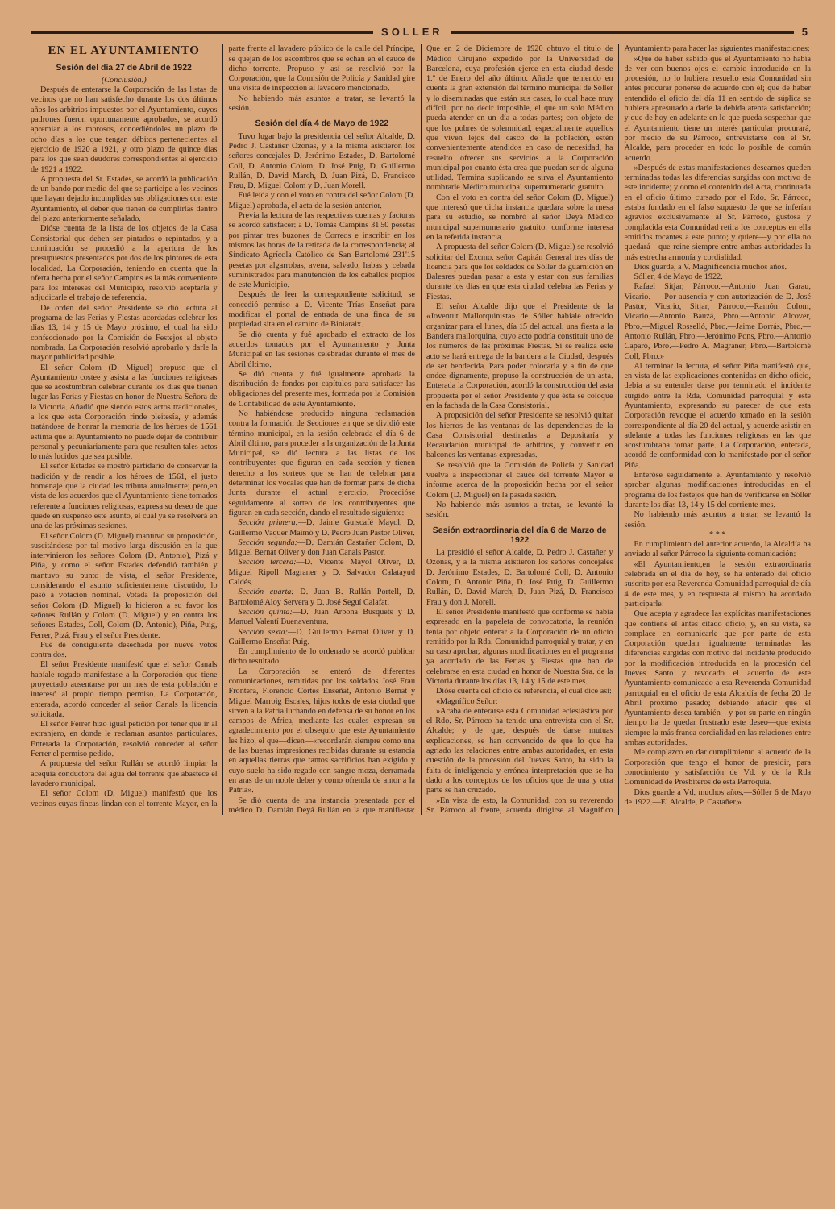SOLLER 5
EN EL AYUNTAMIENTO
Sesión del día 27 de Abril de 1922
(Conclusión.)
Después de enterarse la Corporación de las listas de vecinos que no han satisfecho durante los dos últimos años los arbitrios impuestos por el Ayuntamiento, cuyos padrones fueron oportunamente aprobados, se acordó apremiar a los morosos, concediéndoles un plazo de ocho días a los que tengan débitos pertenecientes al ejercicio de 1920 a 1921, y otro plazo de quince días para los que sean deudores correspondientes al ejercicio de 1921 a 1922.
A propuesta del Sr. Estades, se acordó la publicación de un bando por medio del que se participe a los vecinos que hayan dejado incumplidas sus obligaciones con este Ayuntamiento, el deber que tienen de cumplirlas dentro del plazo anteriormente señalado.
Dióse cuenta de la lista de los objetos de la Casa Consistorial que deben ser pintados o repintados, y a continuación se procedió a la apertura de los presupuestos presentados por dos de los pintores de esta localidad. La Corporación, teniendo en cuenta que la oferta hecha por el señor Campins es la más conveniente para los intereses del Municipio, resolvió aceptarla y adjudicarle el trabajo de referencia.
De orden del señor Presidente se dió lectura al programa de las Ferias y Fiestas acordadas celebrar los días 13, 14 y 15 de Mayo próximo, el cual ha sido confeccionado por la Comisión de Festejos al objeto nombrada. La Corporación resolvió aprobarlo y darle la mayor publicidad posible.
El señor Colom (D. Miguel) propuso que el Ayuntamiento costee y asista a las funciones religiosas que se acostumbran celebrar durante los días que tienen lugar las Ferias y Fiestas en honor de Nuestra Señora de la Victoria. Añadió que siendo estos actos tradicionales, a los que esta Corporación rinde pleitesía, y además tratándose de honrar la memoria de los héroes de 1561 estima que el Ayuntamiento no puede dejar de contribuir personal y pecuniariamente para que resulten tales actos lo más lucidos que sea posible.
El señor Estades se mostró partidario de conservar la tradición y de rendir a los héroes de 1561, el justo homenaje que la ciudad les tributa anualmente; pero,en vista de los acuerdos que el Ayuntamiento tiene tomados referente a funciones religiosas, expresa su deseo de que quede en suspenso este asunto, el cual ya se resolverá en una de las próximas sesiones.
El señor Colom (D. Miguel) mantuvo su proposición, suscitándose por tal motivo larga discusión en la que intervinieron los señores Colom (D. Antonio), Pizá y Piña, y como el señor Estades defendió también y mantuvo su punto de vista, el señor Presidente, considerando el asunto suficientemente discutido, lo pasó a votación nominal. Votada la proposición del señor Colom (D. Miguel) lo hicieron a su favor los señores Rullán y Colom (D. Miguel) y en contra los señores Estades, Coll, Colom (D. Antonio), Piña, Puig, Ferrer, Pizá, Frau y el señor Presidente.
Fué de consiguiente desechada por nueve votos contra dos.
El señor Presidente manifestó que el señor Canals habíale rogado manifestase a la Corporación que tiene proyectado ausentarse por un mes de esta población e interesó al propio tiempo permiso. La Corporación, enterada, acordó conceder al señor Canals la licencia solicitada.
El señor Ferrer hizo igual petición por tener que ir al extranjero, en donde le reclaman asuntos particulares. Enterada la Corporación, resolvió conceder al señor Ferrer el permiso pedido.
A propuesta del señor Rullán se acordó limpiar la acequia conductora del agua del torrente que abastece el lavadero municipal.
El señor Colom (D. Miguel) manifestó que los vecinos cuyas fincas lindan con el torrente Mayor, en la parte frente al lavadero público de la calle del Príncipe, se quejan de los escombros que se echan en el cauce de dicho torrente. Propuso y así se resolvió por la Corporación, que la Comisión de Policía y Sanidad gire una visita de inspección al lavadero mencionado.
No habiendo más asuntos a tratar, se levantó la sesión.
Sesión del día 4 de Mayo de 1922
Tuvo lugar bajo la presidencia del señor Alcalde, D. Pedro J. Castañer Ozonas, y a la misma asistieron los señores concejales D. Jerónimo Estades, D. Bartolomé Coll, D. Antonio Colom, D. José Puig, D. Guillermo Rullán, D. David March, D. Juan Pizá, D. Francisco Frau, D. Miguel Colom y D. Juan Morell.
Fué leída y con el voto en contra del señor Colom (D. Miguel) aprobada, el acta de la sesión anterior.
Previa la lectura de las respectivas cuentas y facturas se acordó satisfacer: a D. Tomás Campins 31'50 pesetas por pintar tres buzones de Correos e inscribir en los mismos las horas de la retirada de la correspondencia; al Sindicato Agrícola Católico de San Bartolomé 231'15 pesetas por algarrobas, avena, salvado, habas y cebada suministrados para manutención de los caballos propios de este Municipio.
Después de leer la correspondiente solicitud, se concedió permiso a D. Vicente Trías Enseñat para modificar el portal de entrada de una finca de su propiedad sita en el camino de Biniaraix.
Se dió cuenta y fué aprobado el extracto de los acuerdos tomados por el Ayuntamiento y Junta Municipal en las sesiones celebradas durante el mes de Abril último.
Se dió cuenta y fué igualmente aprobada la distribución de fondos por capítulos para satisfacer las obligaciones del presente mes, formada por la Comisión de Contabilidad de este Ayuntamiento.
No habiéndose producido ninguna reclamación contra la formación de Secciones en que se dividió este término municipal, en la sesión celebrada el día 6 de Abril último, para proceder a la organización de la Junta Municipal, se dió lectura a las listas de los contribuyentes que figuran en cada sección y tienen derecho a los sorteos que se han de celebrar para determinar los vocales que han de formar parte de dicha Junta durante el actual ejercicio. Procedióse seguidamente al sorteo de los contribuyentes que figuran en cada sección, dando el resultado siguiente:
Sección primera:—D. Jaime Guiscafé Mayol, D. Guillermo Vaquer Maimó y D. Pedro Juan Pastor Oliver.
Sección segunda:—D. Damián Castañer Colom, D. Miguel Bernat Oliver y don Juan Canals Pastor.
Sección tercera:—D. Vicente Mayol Oliver, D. Miguel Ripoll Magraner y D. Salvador Calatayud Caldés.
Sección cuarta: D. Juan B. Rullán Portell, D. Bartolomé Aloy Servera y D. José Seguí Calafat.
Sección quinta:—D. Juan Arbona Busquets y D. Manuel Valentí Buenaventura.
Sección sexta:—D. Guillermo Bernat Oliver y D. Guillermo Enseñat Puig.
En cumplimiento de lo ordenado se acordó publicar dicho resultado.
La Corporación se enteró de diferentes comunicaciones, remitidas por los soldados José Frau Frontera, Florencio Cortés Enseñat, Antonio Bernat y Miguel Marroig Escales, hijos todos de esta ciudad que sirven a la Patria luchando en defensa de su honor en los campos de Africa, mediante las cuales expresan su agradecimiento por el obsequio que este Ayuntamiento les hizo, el que—dicen—«recordarán siempre como una de las buenas impresiones recibidas durante su estancia en aquellas tierras que tantos sacrificios han exigido y cuyo suelo ha sido regado con sangre moza, derramada en aras de un noble deber y como ofrenda de amor a la Patria».
Se dió cuenta de una instancia presentada por el médico D. Damián Deyá Rullán en la que manifiesta: Que en 2 de Diciembre de 1920 obtuvo el título de Médico Cirujano expedido por la Universidad de Barcelona, cuya profesión ejerce en esta ciudad desde 1.º de Enero del año último. Añade que teniendo en cuenta la gran extensión del término municipal de Sóller y lo diseminadas que están sus casas, lo cual hace muy difícil, por no decir imposible, el que un solo Médico pueda atender en un día a todas partes; con objeto de que los pobres de solemnidad, especialmente aquellos que viven lejos del casco de la población, estén convenientemente atendidos en caso de necesidad, ha resuelto ofrecer sus servicios a la Corporación municipal por cuanto ésta crea que puedan ser de alguna utilidad. Termina suplicando se sirva el Ayuntamiento nombrarle Médico municipal supernumerario gratuito.
Con el voto en contra del señor Colom (D. Miguel) que interesó que dicha instancia quedara sobre la mesa para su estudio, se nombró al señor Deyá Médico municipal supernumerario gratuito, conforme interesa en la referida instancia.
A propuesta del señor Colom (D. Miguel) se resolvió solicitar del Excmo. señor Capitán General tres días de licencia para que los soldados de Sóller de guarnición en Baleares puedan pasar a esta y estar con sus familias durante los días en que esta ciudad celebra las Ferias y Fiestas.
El señor Alcalde dijo que el Presidente de la «Joventut Mallorquinista» de Sóller habíale ofrecido organizar para el lunes, día 15 del actual, una fiesta a la Bandera mallorquina, cuyo acto podría constituir uno de los números de las próximas Fiestas. Si se realiza este acto se hará entrega de la bandera a la Ciudad, después de ser bendecida. Para poder colocarla y a fin de que ondee dignamente, propuso la construcción de un asta. Enterada la Corporación, acordó la construcción del asta propuesta por el señor Presidente y que ésta se coloque en la fachada de la Casa Consistorial.
A proposición del señor Presidente se resolvió quitar los hierros de las ventanas de las dependencias de la Casa Consistorial destinadas a Depositaría y Recaudación municipal de arbitrios, y convertir en balcones las ventanas expresadas.
Se resolvió que la Comisión de Policía y Sanidad vuelva a inspeccionar el cauce del torrente Mayor e informe acerca de la proposición hecha por el señor Colom (D. Miguel) en la pasada sesión.
No habiendo más asuntos a tratar, se levantó la sesión.
Sesión extraordinaria del día 6 de Marzo de 1922
La presidió el señor Alcalde, D. Pedro J. Castañer y Ozonas, y a la misma asistieron los señores concejales D. Jerónimo Estades, D. Bartolomé Coll, D. Antonio Colom, D. Antonio Piña, D. José Puig, D. Guillermo Rullán, D. David March, D. Juan Pizá, D. Francisco Frau y don J. Morell.
El señor Presidente manifestó que conforme se había expresado en la papeleta de convocatoria, la reunión tenía por objeto enterar a la Corporación de un oficio remitido por la Rda. Comunidad parroquial y tratar, y en su caso aprobar, algunas modificaciones en el programa ya acordado de las Ferias y Fiestas que han de celebrarse en esta ciudad en honor de Nuestra Sra. de la Victoria durante los días 13, 14 y 15 de este mes.
Dióse cuenta del oficio de referencia, el cual dice así:
«Magnífico Señor:
»Acaba de enterarse esta Comunidad eclesiástica por el Rdo. Sr. Párroco ha tenido una entrevista con el Sr. Alcalde; y de que, después de darse mutuas explicaciones, se han convencido de que lo que ha agriado las relaciones entre ambas autoridades, en esta cuestión de la procesión del Jueves Santo, ha sido la falta de inteligencia y errónea interpretación que se ha dado a los conceptos de los oficios que de una y otra parte se han cruzado.
»En vista de esto, la Comunidad, con su reverendo Sr. Párroco al frente, acuerda dirigirse al Magnífico Ayuntamiento para hacer las siguientes manifestaciones:
»Que de haber sabido que el Ayuntamiento no había de ver con buenos ojos el cambio introducido en la procesión, no lo hubiera resuelto esta Comunidad sin antes procurar ponerse de acuerdo con él; que de haber entendido el oficio del día 11 en sentido de súplica se hubiera apresurado a darle la debida atenta satisfacción; y que de hoy en adelante en lo que pueda sospechar que el Ayuntamiento tiene un interés particular procurará, por medio de su Párroco, entrevistarse con el Sr. Alcalde, para proceder en todo lo posible de común acuerdo.
»Después de estas manifestaciones deseamos queden terminadas todas las diferencias surgidas con motivo de este incidente; y como el contenido del Acta, continuada en el oficio último cursado por el Rdo. Sr. Párroco, estaba fundado en el falso supuesto de que se inferían agravios exclusivamente al Sr. Párroco, gustosa y complacida esta Comunidad retira los conceptos en ella emitidos tocantes a este punto; y quiere—y por ella no quedará—que reine siempre entre ambas autoridades la más estrecha armonía y cordialidad.
Dios guarde, a V. Magnificencia muchos años.
Sóller, 4 de Mayo de 1922.
Rafael Sitjar, Párroco.—Antonio Juan Garau, Vicario. — Por ausencia y con autorización de D. José Pastor, Vicario, Sitjar, Párroco.—Ramón Colom, Vicario.—Antonio Bauzá, Pbro.—Antonio Alcover, Pbro.—Miguel Rosselló, Pbro.—Jaime Borrás, Pbro.—Antonio Rullán, Pbro.—Jerónimo Pons, Pbro.—Antonio Caparó, Pbro.—Pedro A. Magraner, Pbro.—Bartolomé Coll, Pbro.»
Al terminar la lectura, el señor Piña manifestó que, en vista de las explicaciones contenidas en dicho oficio, debía a su entender darse por terminado el incidente surgido entre la Rda. Comunidad parroquial y este Ayuntamiento, expresando su parecer de que esta Corporación revoque el acuerdo tomado en la sesión correspondiente al día 20 del actual, y acuerde asistir en adelante a todas las funciones religiosas en las que acostumbraba tomar parte. La Corporación, enterada, acordó de conformidad con lo manifestado por el señor Piña.
Enteróse seguidamente el Ayuntamiento y resolvió aprobar algunas modificaciones introducidas en el programa de los festejos que han de verificarse en Sóller durante los días 13, 14 y 15 del corriente mes.
No habiendo más asuntos a tratar, se levantó la sesión.
* * *
En cumplimiento del anterior acuerdo, la Alcaldía ha enviado al señor Párroco la siguiente comunicación:
«El Ayuntamiento,en la sesión extraordinaria celebrada en el día de hoy, se ha enterado del oficio suscrito por esa Reverenda Comunidad parroquial de día 4 de este mes, y en respuesta al mismo ha acordado participarle:
Que acepta y agradece las explícitas manifestaciones que contiene el antes citado oficio, y, en su vista, se complace en comunicarle que por parte de esta Corporación quedan igualmente terminadas las diferencias surgidas con motivo del incidente producido por la modificación introducida en la procesión del Jueves Santo y revocado el acuerdo de este Ayuntamiento comunicado a esa Reverenda Comunidad parroquial en el oficio de esta Alcaldía de fecha 20 de Abril próximo pasado; debiendo añadir que el Ayuntamiento desea también—y por su parte en ningún tiempo ha de quedar frustrado este deseo—que exista siempre la más franca cordialidad en las relaciones entre ambas autoridades.
Me complazco en dar cumplimiento al acuerdo de la Corporación que tengo el honor de presidir, para conocimiento y satisfacción de Vd. y de la Rda Comunidad de Presbíteros de esta Parroquia.
Dios guarde a Vd. muchos años.—Sóller 6 de Mayo de 1922.—El Alcalde, P. Castañer.»